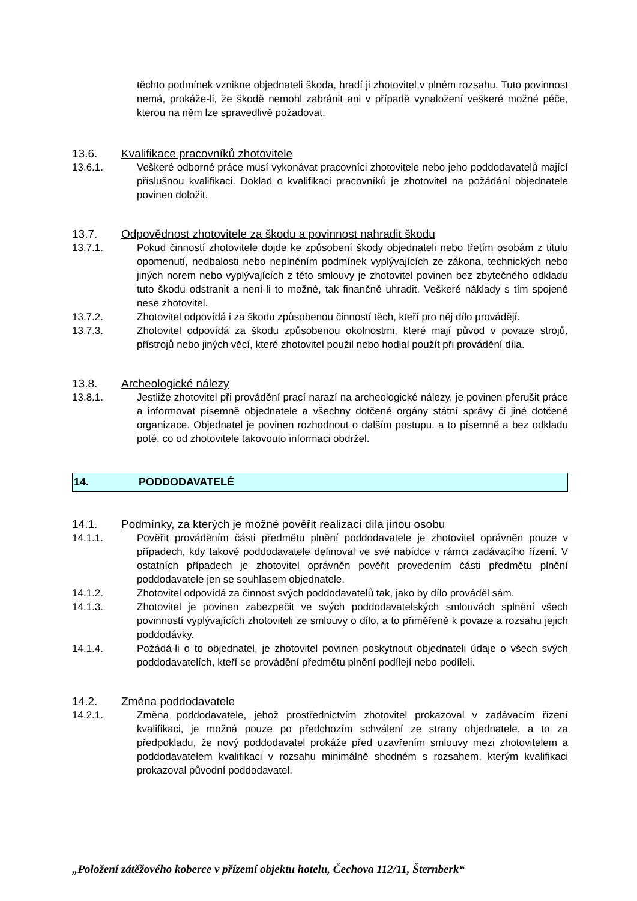těchto podmínek vznikne objednateli škoda, hradí ji zhotovitel v plném rozsahu. Tuto povinnost nemá, prokáže-li, že škodě nemohl zabránit ani v případě vynaložení veškeré možné péče, kterou na něm lze spravedlivě požadovat.
13.6. Kvalifikace pracovníků zhotovitele
13.6.1. Veškeré odborné práce musí vykonávat pracovníci zhotovitele nebo jeho poddodavatelů mající příslušnou kvalifikaci. Doklad o kvalifikaci pracovníků je zhotovitel na požádání objednatele povinen doložit.
13.7. Odpovědnost zhotovitele za škodu a povinnost nahradit škodu
13.7.1. Pokud činností zhotovitele dojde ke způsobení škody objednateli nebo třetím osobám z titulu opomenutí, nedbalosti nebo neplněním podmínek vyplývajících ze zákona, technických nebo jiných norem nebo vyplývajících z této smlouvy je zhotovitel povinen bez zbytečného odkladu tuto škodu odstranit a není-li to možné, tak finančně uhradit. Veškeré náklady s tím spojené nese zhotovitel.
13.7.2. Zhotovitel odpovídá i za škodu způsobenou činností těch, kteří pro něj dílo provádějí.
13.7.3. Zhotovitel odpovídá za škodu způsobenou okolnostmi, které mají původ v povaze strojů, přístrojů nebo jiných věcí, které zhotovitel použil nebo hodlal použít při provádění díla.
13.8. Archeologické nálezy
13.8.1. Jestliže zhotovitel při provádění prací narazí na archeologické nálezy, je povinen přerušit práce a informovat písemně objednatele a všechny dotčené orgány státní správy či jiné dotčené organizace. Objednatel je povinen rozhodnout o dalším postupu, a to písemně a bez odkladu poté, co od zhotovitele takovouto informaci obdržel.
14. PODDODAVATELÉ
14.1. Podmínky, za kterých je možné pověřit realizací díla jinou osobu
14.1.1. Pověřit prováděním části předmětu plnění poddodavatele je zhotovitel oprávněn pouze v případech, kdy takové poddodavatele definoval ve své nabídce v rámci zadávacího řízení. V ostatních případech je zhotovitel oprávněn pověřit provedením části předmětu plnění poddodavatele jen se souhlasem objednatele.
14.1.2. Zhotovitel odpovídá za činnost svých poddodavatelů tak, jako by dílo prováděl sám.
14.1.3. Zhotovitel je povinen zabezpečit ve svých poddodavatelských smlouvách splnění všech povinností vyplývajících zhotoviteli ze smlouvy o dílo, a to přiměřeně k povaze a rozsahu jejich poddodávky.
14.1.4. Požádá-li o to objednatel, je zhotovitel povinen poskytnout objednateli údaje o všech svých poddodavatelích, kteří se provádění předmětu plnění podílejí nebo podíleli.
14.2. Změna poddodavatele
14.2.1. Změna poddodavatele, jehož prostřednictvím zhotovitel prokazoval v zadávacím řízení kvalifikaci, je možná pouze po předchozím schválení ze strany objednatele, a to za předpokladu, že nový poddodavatel prokáže před uzavřením smlouvy mezi zhotovitelem a poddodavatelem kvalifikaci v rozsahu minimálně shodném s rozsahem, kterým kvalifikaci prokazoval původní poddodavatel.
„Položení zátěžového koberce v přízemí objektu hotelu, Čechova 112/11, Šternberk“